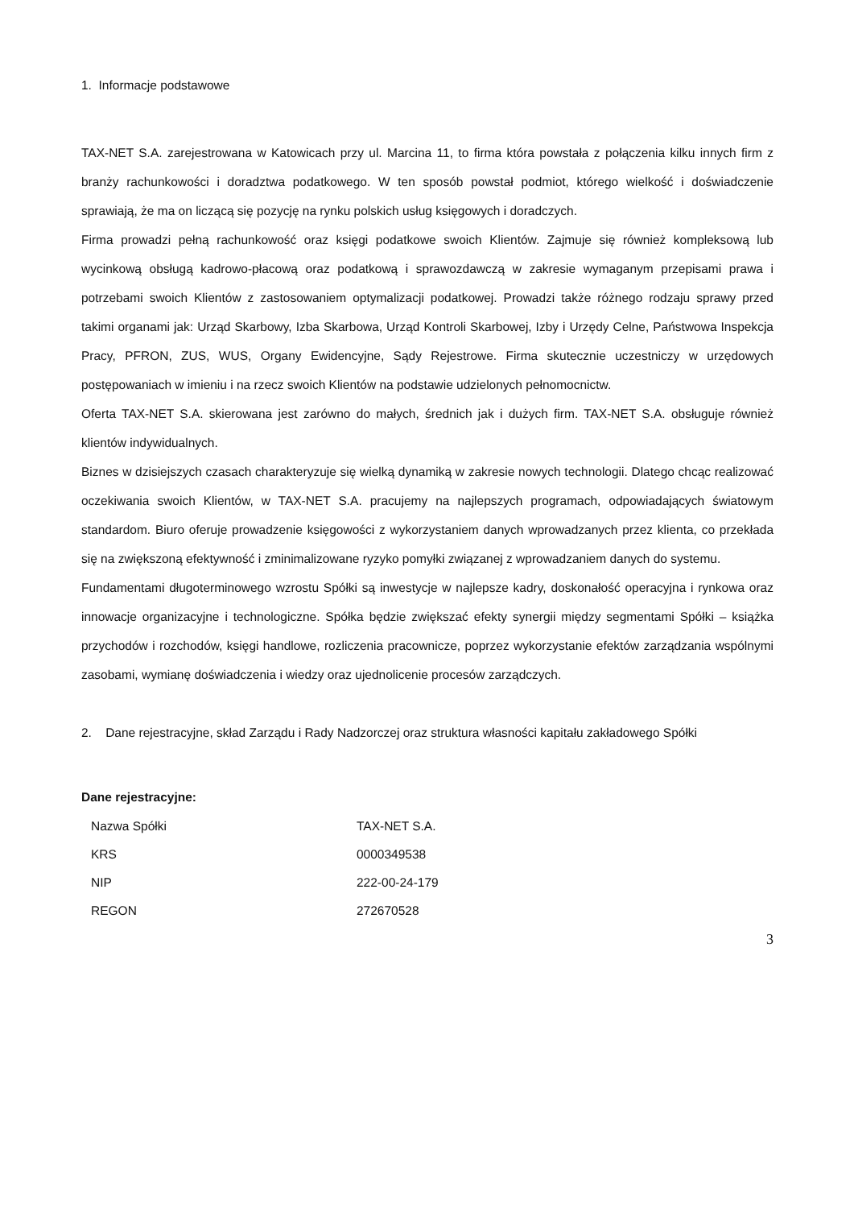1. Informacje podstawowe
TAX-NET S.A. zarejestrowana w Katowicach przy ul. Marcina 11, to firma która powstała z połączenia kilku innych firm z branży rachunkowości i doradztwa podatkowego. W ten sposób powstał podmiot, którego wielkość i doświadczenie sprawiają, że ma on liczącą się pozycję na rynku polskich usług księgowych i doradczych.
Firma prowadzi pełną rachunkowość oraz księgi podatkowe swoich Klientów. Zajmuje się również kompleksową lub wycinkową obsługą kadrowo-płacową oraz podatkową i sprawozdawczą w zakresie wymaganym przepisami prawa i potrzebami swoich Klientów z zastosowaniem optymalizacji podatkowej. Prowadzi także różnego rodzaju sprawy przed takimi organami jak: Urząd Skarbowy, Izba Skarbowa, Urząd Kontroli Skarbowej, Izby i Urzędy Celne, Państwowa Inspekcja Pracy, PFRON, ZUS, WUS, Organy Ewidencyjne, Sądy Rejestrowe. Firma skutecznie uczestniczy w urzędowych postępowaniach w imieniu i na rzecz swoich Klientów na podstawie udzielonych pełnomocnictw.
Oferta TAX-NET S.A. skierowana jest zarówno do małych, średnich jak i dużych firm. TAX-NET S.A. obsługuje również klientów indywidualnych.
Biznes w dzisiejszych czasach charakteryzuje się wielką dynamiką w zakresie nowych technologii. Dlatego chcąc realizować oczekiwania swoich Klientów, w TAX-NET S.A. pracujemy na najlepszych programach, odpowiadających światowym standardom. Biuro oferuje prowadzenie księgowości z wykorzystaniem danych wprowadzanych przez klienta, co przekłada się na zwiększoną efektywność i zminimalizowane ryzyko pomyłki związanej z wprowadzaniem danych do systemu.
Fundamentami długoterminowego wzrostu Spółki są inwestycje w najlepsze kadry, doskonałość operacyjna i rynkowa oraz innowacje organizacyjne i technologiczne. Spółka będzie zwiększać efekty synergii między segmentami Spółki – książka przychodów i rozchodów, księgi handlowe, rozliczenia pracownicze, poprzez wykorzystanie efektów zarządzania wspólnymi zasobami, wymianę doświadczenia i wiedzy oraz ujednolicenie procesów zarządczych.
2. Dane rejestracyjne, skład Zarządu i Rady Nadzorczej oraz struktura własności kapitału zakładowego Spółki
Dane rejestracyjne:
| Nazwa Spółki | TAX-NET S.A. |
| KRS | 0000349538 |
| NIP | 222-00-24-179 |
| REGON | 272670528 |
3